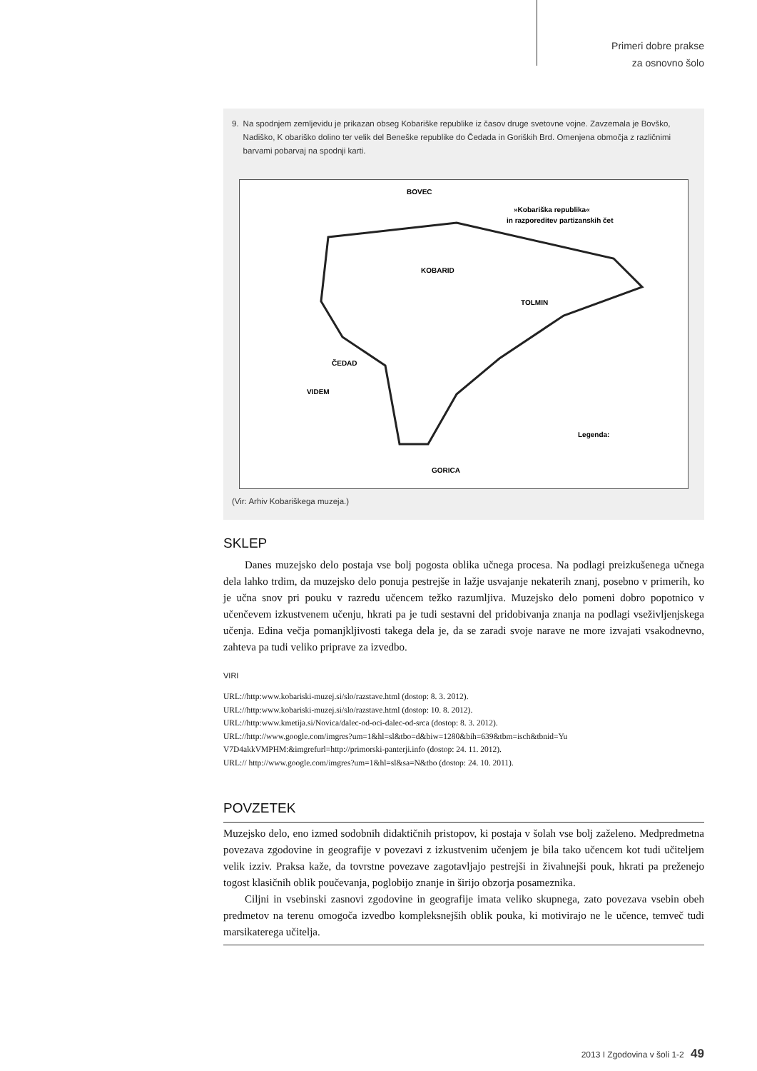Primeri dobre prakse
za osnovno šolo
9. Na spodnjem zemljevidu je prikazan obseg Kobariške republike iz časov druge svetovne vojne. Zavzemala je Bovško, Nadiško, K obariško dolino ter velik del Beneške republike do Čedada in Goriških Brd. Omenjena območja z različnimi barvami pobarvaj na spodnji karti.
»Kobariška republika«
in razporeditev partizanskih čet
BOVEC
KOBARID
TOLMIN
VIDEM
ČEDAD
GORICA
Legenda:
(Vir: Arhiv Kobariškega muzeja.)
SKLEP
Danes muzejsko delo postaja vse bolj pogosta oblika učnega procesa. Na podlagi preizkušenega učnega dela lahko trdim, da muzejsko delo ponuja pestrejše in lažje usvajanje nekaterih znanj, posebno v primerih, ko je učna snov pri pouku v razredu učencem težko razumljiva. Muzejsko delo pomeni dobro popotnico v učenčevem izkustvenem učenju, hkrati pa je tudi sestavni del pridobivanja znanja na podlagi vseživljenjskega učenja. Edina večja pomanjkljivosti takega dela je, da se zaradi svoje narave ne more izvajati vsakodnevno, zahteva pa tudi veliko priprave za izvedbo.
VIRI
URL://http:www.kobariski-muzej.si/slo/razstave.html (dostop: 8. 3. 2012).
URL://http:www.kobariski-muzej.si/slo/razstave.html (dostop: 10. 8. 2012).
URL://http:www.kmetija.si/Novica/dalec-od-oci-dalec-od-srca (dostop: 8. 3. 2012).
URL://http://www.google.com/imgres?um=1&hl=sl&tbo=d&biw=1280&bih=639&tbm=isch&tbnid=Yu V7D4akkVMPHM:&imgrefurl=http://primorski-panterji.info (dostop: 24. 11. 2012).
URL:// http://www.google.com/imgres?um=1&hl=sl&sa=N&tbo (dostop: 24. 10. 2011).
POVZETEK
Muzejsko delo, eno izmed sodobnih didaktičnih pristopov, ki postaja v šolah vse bolj zaželeno. Medpredmetna povezava zgodovine in geografije v povezavi z izkustvenim učenjem je bila tako učencem kot tudi učiteljem velik izziv. Praksa kaže, da tovrstne povezave zagotavljajo pestrejši in živahnejši pouk, hkrati pa preženejo togost klasičnih oblik poučevanja, poglobijo znanje in širijo obzorja posameznika.
Ciljni in vsebinski zasnovi zgodovine in geografije imata veliko skupnega, zato povezava vsebin obeh predmetov na terenu omogoča izvedbo kompleksnejših oblik pouka, ki motivirajo ne le učence, temveč tudi marsikaterega učitelja.
2013 I Zgodovina v šoli 1-2 49